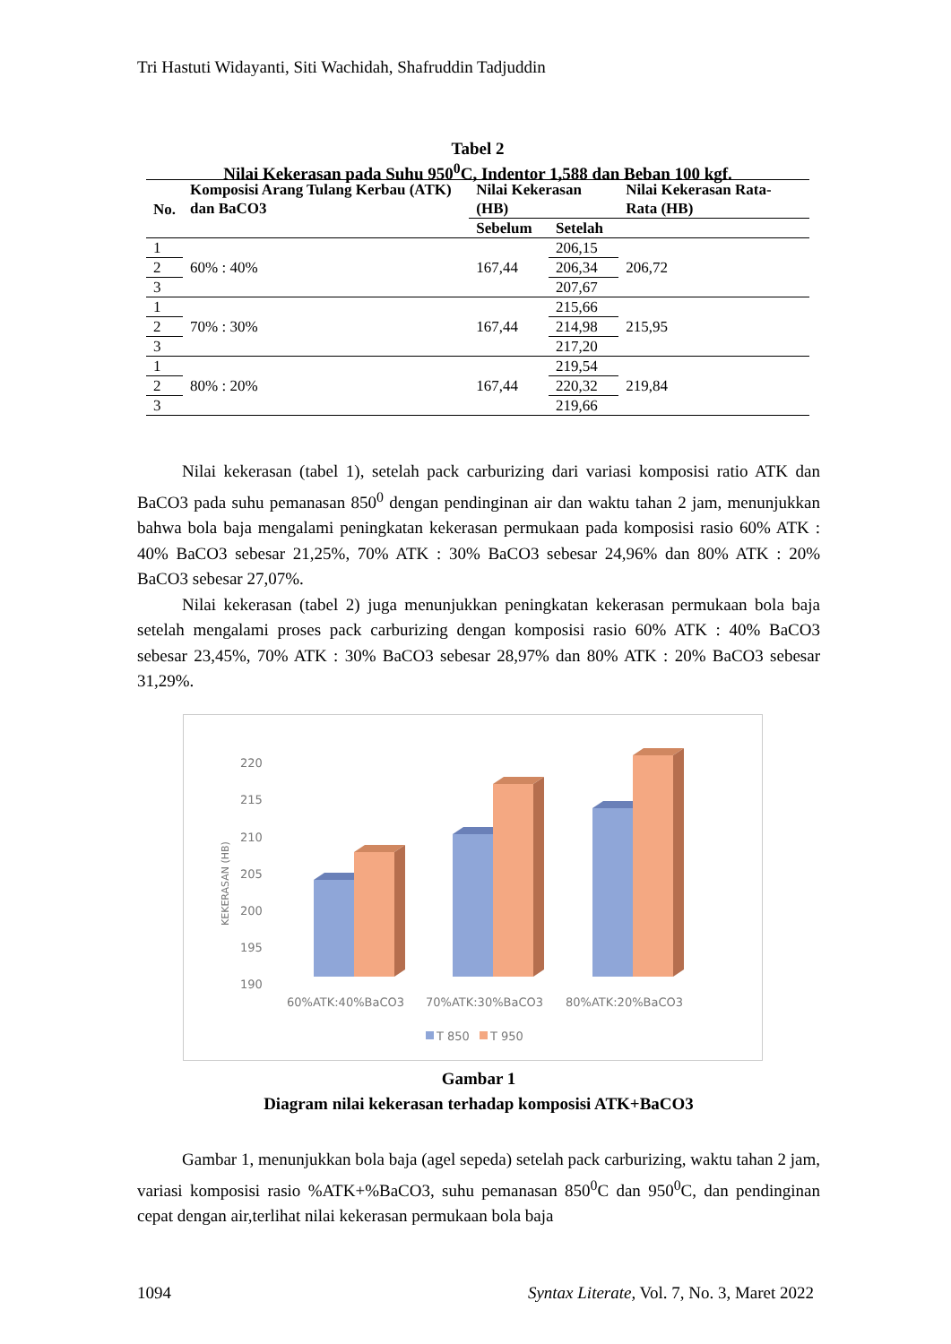Tri Hastuti Widayanti, Siti Wachidah, Shafruddin Tadjuddin
Tabel 2
Nilai Kekerasan pada Suhu 950<sup>0</sup>C, Indentor 1,588 dan Beban 100 kgf.
| No. | Komposisi Arang Tulang Kerbau (ATK) dan BaCO3 | Nilai Kekerasan (HB) | | Nilai Kekerasan Rata-Rata (HB) |
| --- | --- | --- | --- | --- |
| | | Sebelum | Setelah | |
| 1 | 60% : 40% | 167,44 | 206,15 | 206,72 |
| 2 | | | 206,34 | |
| 3 | | | 207,67 | |
| 1 | 70% : 30% | 167,44 | 215,66 | 215,95 |
| 2 | | | 214,98 | |
| 3 | | | 217,20 | |
| 1 | 80% : 20% | 167,44 | 219,54 | 219,84 |
| 2 | | | 220,32 | |
| 3 | | | 219,66 | |
Nilai kekerasan (tabel 1), setelah pack carburizing dari variasi komposisi ratio ATK dan BaCO3 pada suhu pemanasan 850<sup>0</sup> dengan pendinginan air dan waktu tahan 2 jam, menunjukkan bahwa bola baja mengalami peningkatan kekerasan permukaan pada komposisi rasio 60% ATK : 40% BaCO3 sebesar 21,25%, 70% ATK : 30% BaCO3 sebesar 24,96% dan 80% ATK : 20% BaCO3 sebesar 27,07%.
Nilai kekerasan (tabel 2) juga menunjukkan peningkatan kekerasan permukaan bola baja setelah mengalami proses pack carburizing dengan komposisi rasio 60% ATK : 40% BaCO3 sebesar 23,45%, 70% ATK : 30% BaCO3 sebesar 28,97% dan 80% ATK : 20% BaCO3 sebesar 31,29%.
220
215
210
205
200
195
190
KEKERASAN (HB)
60%ATK:40%BaCO3
70%ATK:30%BaCO3
80%ATK:20%BaCO3
T 850
T 950
Gambar 1
Diagram nilai kekerasan terhadap komposisi ATK+BaCO3
Gambar 1, menunjukkan bola baja (agel sepeda) setelah pack carburizing, waktu tahan 2 jam, variasi komposisi rasio %ATK+%BaCO3, suhu pemanasan 850<sup>0</sup>C dan 950<sup>0</sup>C, dan pendinginan cepat dengan air,terlihat nilai kekerasan permukaan bola baja
1094 Syntax Literate, Vol. 7, No. 3, Maret 2022